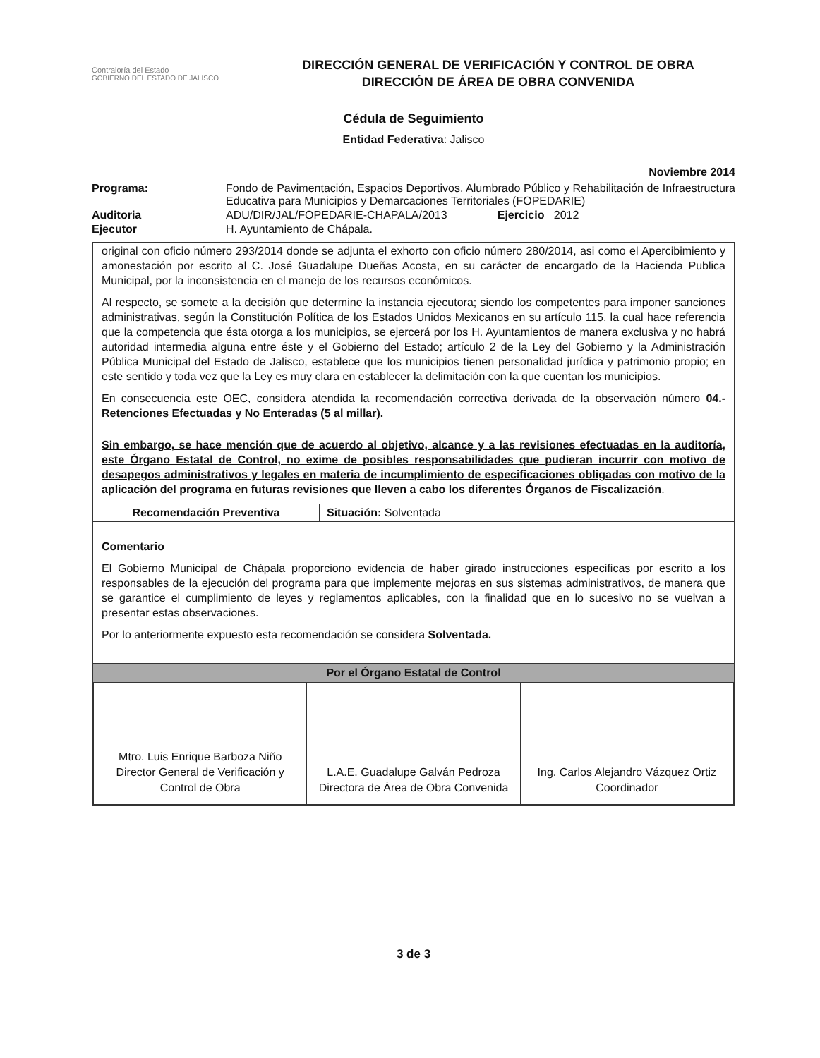Contraloría del Estado
GOBIERNO DEL ESTADO DE JALISCO
DIRECCIÓN GENERAL DE VERIFICACIÓN Y CONTROL DE OBRA
DIRECCIÓN DE ÁREA DE OBRA CONVENIDA
Cédula de Seguimiento
Entidad Federativa: Jalisco
Noviembre 2014
| Programa: | Fondo de Pavimentación, Espacios Deportivos, Alumbrado Público y Rehabilitación de Infraestructura Educativa para Municipios y Demarcaciones Territoriales (FOPEDARIE) |
| Auditoria | ADU/DIR/JAL/FOPEDARIE-CHAPALA/2013 Ejercicio 2012 |
| Ejecutor | H. Ayuntamiento de Chápala. |
original con oficio número 293/2014 donde se adjunta el exhorto con oficio número 280/2014, asi como el Apercibimiento y amonestación por escrito al C. José Guadalupe Dueñas Acosta, en su carácter de encargado de la Hacienda Publica Municipal, por la inconsistencia en el manejo de los recursos económicos.
Al respecto, se somete a la decisión que determine la instancia ejecutora; siendo los competentes para imponer sanciones administrativas, según la Constitución Política de los Estados Unidos Mexicanos en su artículo 115, la cual hace referencia que la competencia que ésta otorga a los municipios, se ejercerá por los H. Ayuntamientos de manera exclusiva y no habrá autoridad intermedia alguna entre éste y el Gobierno del Estado; artículo 2 de la Ley del Gobierno y la Administración Pública Municipal del Estado de Jalisco, establece que los municipios tienen personalidad jurídica y patrimonio propio; en este sentido y toda vez que la Ley es muy clara en establecer la delimitación con la que cuentan los municipios.
En consecuencia este OEC, considera atendida la recomendación correctiva derivada de la observación número 04.- Retenciones Efectuadas y No Enteradas (5 al millar).
Sin embargo, se hace mención que de acuerdo al objetivo, alcance y a las revisiones efectuadas en la auditoría, este Órgano Estatal de Control, no exime de posibles responsabilidades que pudieran incurrir con motivo de desapegos administrativos y legales en materia de incumplimiento de especificaciones obligadas con motivo de la aplicación del programa en futuras revisiones que lleven a cabo los diferentes Órganos de Fiscalización.
| Recomendación Preventiva | Situación: Solventada |
Comentario
El Gobierno Municipal de Chápala proporciono evidencia de haber girado instrucciones especificas por escrito a los responsables de la ejecución del programa para que implemente mejoras en sus sistemas administrativos, de manera que se garantice el cumplimiento de leyes y reglamentos aplicables, con la finalidad que en lo sucesivo no se vuelvan a presentar estas observaciones.
Por lo anteriormente expuesto esta recomendación se considera Solventada.
Por el Órgano Estatal de Control
| Mtro. Luis Enrique Barboza Niño Director General de Verificación y Control de Obra | L.A.E. Guadalupe Galván Pedroza Directora de Área de Obra Convenida | Ing. Carlos Alejandro Vázquez Ortiz Coordinador |
3 de 3